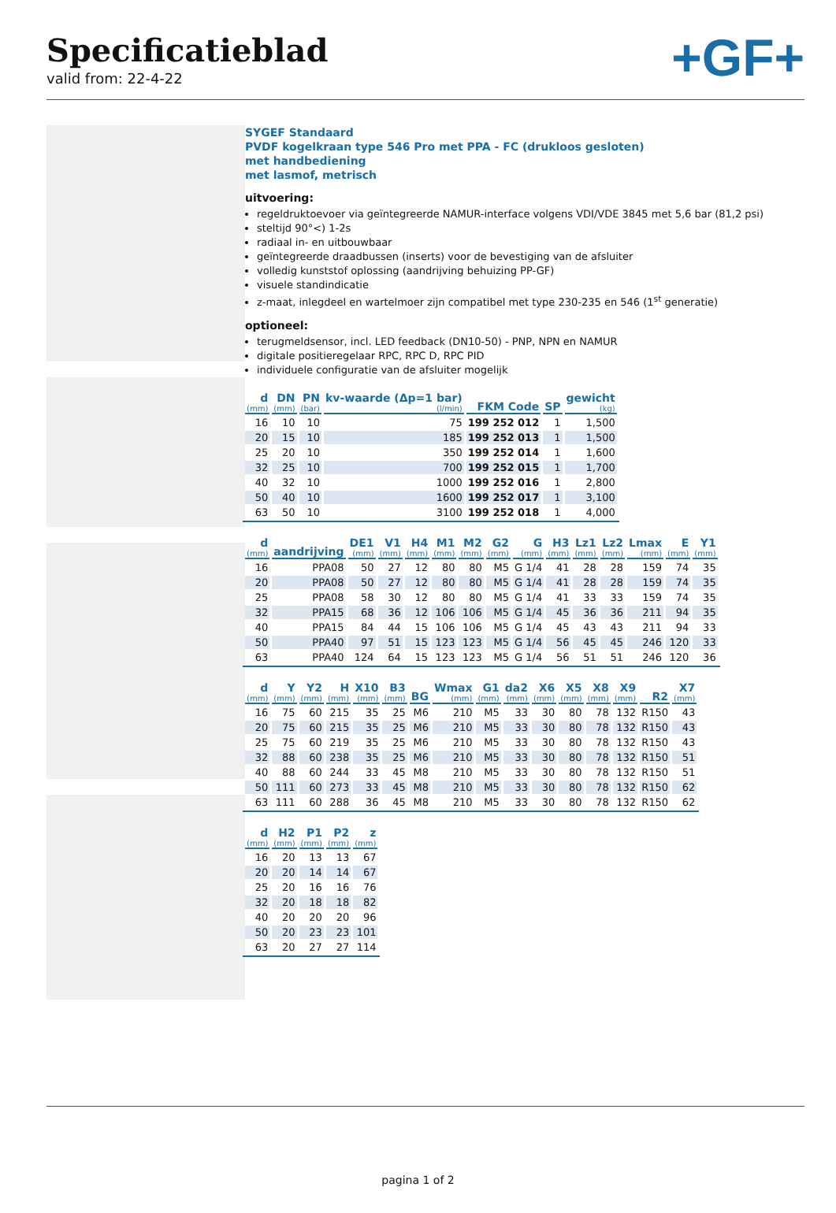Specificatieblad
valid from: 22-4-22
+GF+
SYGEF Standaard
PVDF kogelkraan type 546 Pro met PPA - FC (drukloos gesloten)
met handbediening
met lasmof, metrisch
uitvoering:
regeldruktoevoer via geïntegreerde NAMUR-interface volgens VDI/VDE 3845 met 5,6 bar (81,2 psi)
steltijd 90°<) 1-2s
radiaal in- en uitbouwbaar
geïntegreerde draadbussen (inserts) voor de bevestiging van de afsluiter
volledig kunststof oplossing (aandrijving behuizing PP-GF)
visuele standindicatie
z-maat, inlegdeel en wartelmoer zijn compatibel met type 230-235 en 546 (1<sup>st</sup> generatie)
optioneel:
terugmeldsensor, incl. LED feedback (DN10-50) - PNP, NPN en NAMUR
digitale positieregelaar RPC, RPC D, RPC PID
individuele configuratie van de afsluiter mogelijk
| d (mm) | DN (mm) | PN (bar) | kv-waarde (Δp=1 bar) (l/min) | FKM Code | SP | gewicht (kg) |
| --- | --- | --- | --- | --- | --- | --- |
| 16 | 10 | 10 | 75 | 199 252 012 | 1 | 1,500 |
| 20 | 15 | 10 | 185 | 199 252 013 | 1 | 1,500 |
| 25 | 20 | 10 | 350 | 199 252 014 | 1 | 1,600 |
| 32 | 25 | 10 | 700 | 199 252 015 | 1 | 1,700 |
| 40 | 32 | 10 | 1000 | 199 252 016 | 1 | 2,800 |
| 50 | 40 | 10 | 1600 | 199 252 017 | 1 | 3,100 |
| 63 | 50 | 10 | 3100 | 199 252 018 | 1 | 4,000 |
| d (mm) | aandrijving | DE1 (mm) | V1 (mm) | H4 (mm) | M1 (mm) | M2 (mm) | G2 (mm) | G (mm) | H3 (mm) | Lz1 (mm) | Lz2 (mm) | Lmax (mm) | E (mm) | Y1 (mm) |
| --- | --- | --- | --- | --- | --- | --- | --- | --- | --- | --- | --- | --- | --- | --- |
| 16 | PPA08 | 50 | 27 | 12 | 80 | 80 | M5 | G 1/4 | 41 | 28 | 28 | 159 | 74 | 35 |
| 20 | PPA08 | 50 | 27 | 12 | 80 | 80 | M5 | G 1/4 | 41 | 28 | 28 | 159 | 74 | 35 |
| 25 | PPA08 | 58 | 30 | 12 | 80 | 80 | M5 | G 1/4 | 41 | 33 | 33 | 159 | 74 | 35 |
| 32 | PPA15 | 68 | 36 | 12 | 106 | 106 | M5 | G 1/4 | 45 | 36 | 36 | 211 | 94 | 35 |
| 40 | PPA15 | 84 | 44 | 15 | 106 | 106 | M5 | G 1/4 | 45 | 43 | 43 | 211 | 94 | 33 |
| 50 | PPA40 | 97 | 51 | 15 | 123 | 123 | M5 | G 1/4 | 56 | 45 | 45 | 246 | 120 | 33 |
| 63 | PPA40 | 124 | 64 | 15 | 123 | 123 | M5 | G 1/4 | 56 | 51 | 51 | 246 | 120 | 36 |
| d (mm) | Y (mm) | Y2 (mm) | H (mm) | X10 (mm) | B3 (mm) | BG | Wmax (mm) | G1 (mm) | da2 (mm) | X6 (mm) | X5 (mm) | X8 (mm) | X9 (mm) | R2 | X7 (mm) |
| --- | --- | --- | --- | --- | --- | --- | --- | --- | --- | --- | --- | --- | --- | --- | --- |
| 16 | 75 | 60 | 215 | 35 | 25 | M6 | 210 | M5 | 33 | 30 | 80 | 78 | 132 | R150 | 43 |
| 20 | 75 | 60 | 215 | 35 | 25 | M6 | 210 | M5 | 33 | 30 | 80 | 78 | 132 | R150 | 43 |
| 25 | 75 | 60 | 219 | 35 | 25 | M6 | 210 | M5 | 33 | 30 | 80 | 78 | 132 | R150 | 43 |
| 32 | 88 | 60 | 238 | 35 | 25 | M6 | 210 | M5 | 33 | 30 | 80 | 78 | 132 | R150 | 51 |
| 40 | 88 | 60 | 244 | 33 | 45 | M8 | 210 | M5 | 33 | 30 | 80 | 78 | 132 | R150 | 51 |
| 50 | 111 | 60 | 273 | 33 | 45 | M8 | 210 | M5 | 33 | 30 | 80 | 78 | 132 | R150 | 62 |
| 63 | 111 | 60 | 288 | 36 | 45 | M8 | 210 | M5 | 33 | 30 | 80 | 78 | 132 | R150 | 62 |
| d (mm) | H2 (mm) | P1 (mm) | P2 (mm) | z (mm) |
| --- | --- | --- | --- | --- |
| 16 | 20 | 13 | 13 | 67 |
| 20 | 20 | 14 | 14 | 67 |
| 25 | 20 | 16 | 16 | 76 |
| 32 | 20 | 18 | 18 | 82 |
| 40 | 20 | 20 | 20 | 96 |
| 50 | 20 | 23 | 23 | 101 |
| 63 | 20 | 27 | 27 | 114 |
pagina 1 of 2